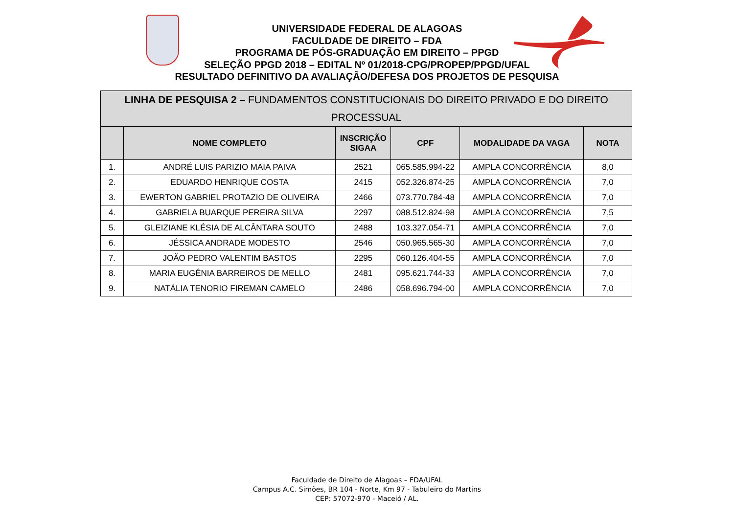UNIVERSIDADE FEDERAL DE ALAGOAS
FACULDADE DE DIREITO – FDA
PROGRAMA DE PÓS-GRADUAÇÃO EM DIREITO – PPGD
SELEÇÃO PPGD 2018 – EDITAL Nº 01/2018-CPG/PROPEP/PPGD/UFAL
RESULTADO DEFINITIVO DA AVALIAÇÃO/DEFESA DOS PROJETOS DE PESQUISA
| LINHA DE PESQUISA 2 – FUNDAMENTOS CONSTITUCIONAIS DO DIREITO PRIVADO E DO DIREITO PROCESSUAL | | | | | |
| --- | --- | --- | --- | --- | --- |
| | NOME COMPLETO | INSCRIÇÃO SIGAA | CPF | MODALIDADE DA VAGA | NOTA |
| 1. | ANDRÉ LUIS PARIZIO MAIA PAIVA | 2521 | 065.585.994-22 | AMPLA CONCORRÊNCIA | 8,0 |
| 2. | EDUARDO HENRIQUE COSTA | 2415 | 052.326.874-25 | AMPLA CONCORRÊNCIA | 7,0 |
| 3. | EWERTON GABRIEL PROTAZIO DE OLIVEIRA | 2466 | 073.770.784-48 | AMPLA CONCORRÊNCIA | 7,0 |
| 4. | GABRIELA BUARQUE PEREIRA SILVA | 2297 | 088.512.824-98 | AMPLA CONCORRÊNCIA | 7,5 |
| 5. | GLEIZIANE KLÉSIA DE ALCÂNTARA SOUTO | 2488 | 103.327.054-71 | AMPLA CONCORRÊNCIA | 7,0 |
| 6. | JÉSSICA ANDRADE MODESTO | 2546 | 050.965.565-30 | AMPLA CONCORRÊNCIA | 7,0 |
| 7. | JOÃO PEDRO VALENTIM BASTOS | 2295 | 060.126.404-55 | AMPLA CONCORRÊNCIA | 7,0 |
| 8. | MARIA EUGÊNIA BARREIROS DE MELLO | 2481 | 095.621.744-33 | AMPLA CONCORRÊNCIA | 7,0 |
| 9. | NATÁLIA TENORIO FIREMAN CAMELO | 2486 | 058.696.794-00 | AMPLA CONCORRÊNCIA | 7,0 |
Faculdade de Direito de Alagoas – FDA/UFAL
Campus A.C. Simões, BR 104 - Norte, Km 97 - Tabuleiro do Martins
CEP: 57072-970 - Maceió / AL.